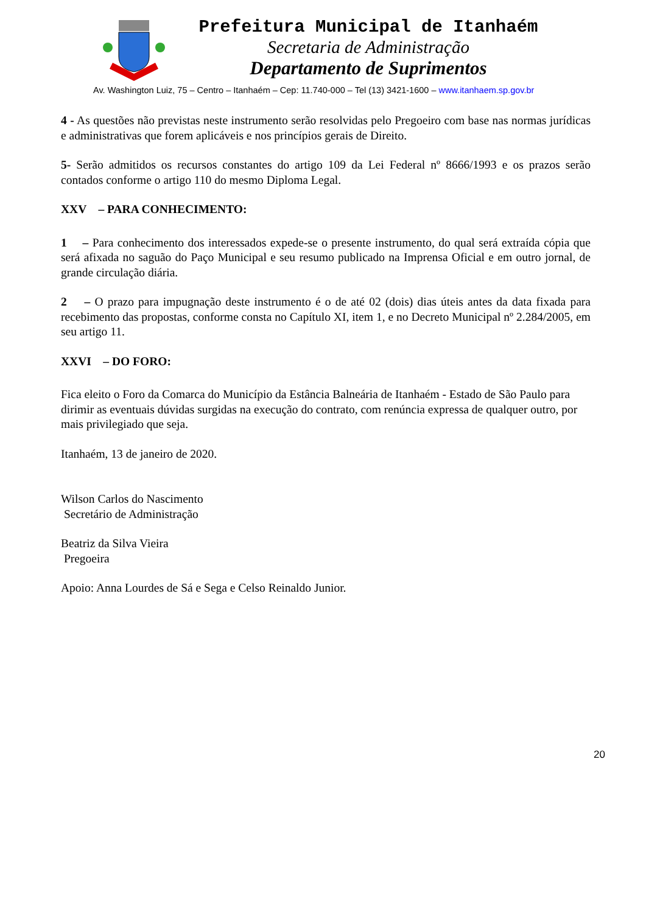Prefeitura Municipal de Itanhaém
Secretaria de Administração
Departamento de Suprimentos
Av. Washington Luiz, 75 – Centro – Itanhaém – Cep: 11.740-000 – Tel (13) 3421-1600 – www.itanhaem.sp.gov.br
4 - As questões não previstas neste instrumento serão resolvidas pelo Pregoeiro com base nas normas jurídicas e administrativas que forem aplicáveis e nos princípios gerais de Direito.
5- Serão admitidos os recursos constantes do artigo 109 da Lei Federal nº 8666/1993 e os prazos serão contados conforme o artigo 110 do mesmo Diploma Legal.
XXV – PARA CONHECIMENTO:
1 – Para conhecimento dos interessados expede-se o presente instrumento, do qual será extraída cópia que será afixada no saguão do Paço Municipal e seu resumo publicado na Imprensa Oficial e em outro jornal, de grande circulação diária.
2 – O prazo para impugnação deste instrumento é o de até 02 (dois) dias úteis antes da data fixada para recebimento das propostas, conforme consta no Capítulo XI, item 1, e no Decreto Municipal nº 2.284/2005, em seu artigo 11.
XXVI – DO FORO:
Fica eleito o Foro da Comarca do Município da Estância Balneária de Itanhaém - Estado de São Paulo para dirimir as eventuais dúvidas surgidas na execução do contrato, com renúncia expressa de qualquer outro, por mais privilegiado que seja.
Itanhaém, 13 de janeiro de 2020.
Wilson Carlos do Nascimento
Secretário de Administração
Beatriz da Silva Vieira
Pregoeira
Apoio: Anna Lourdes de Sá e Sega e Celso Reinaldo Junior.
20